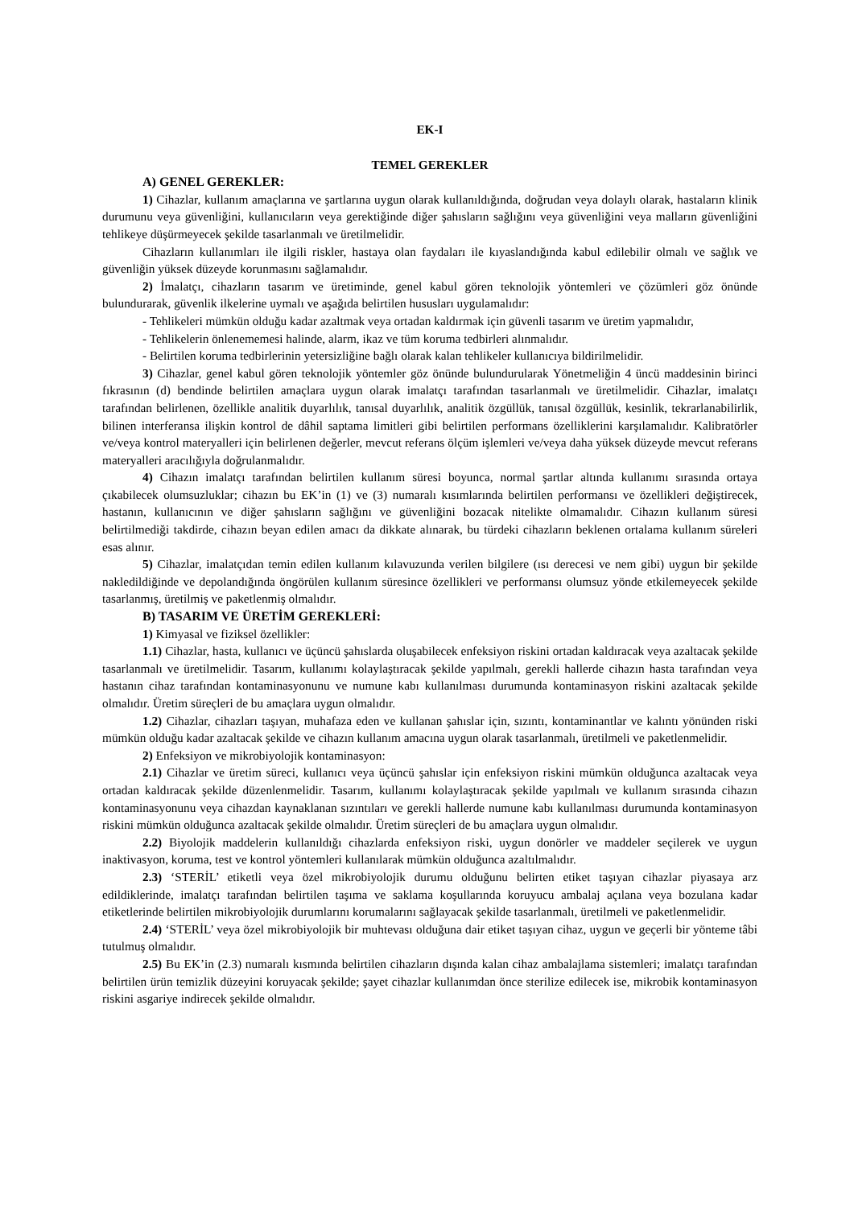EK-I
TEMEL GEREKLER
A) GENEL GEREKLER:
1) Cihazlar, kullanım amaçlarına ve şartlarına uygun olarak kullanıldığında, doğrudan veya dolaylı olarak, hastaların klinik durumunu veya güvenliğini, kullanıcıların veya gerektiğinde diğer şahısların sağlığını veya güvenliğini veya malların güvenliğini tehlikeye düşürmeyecek şekilde tasarlanmalı ve üretilmelidir.
Cihazların kullanımları ile ilgili riskler, hastaya olan faydaları ile kıyaslandığında kabul edilebilir olmalı ve sağlık ve güvenliğin yüksek düzeyde korunmasını sağlamalıdır.
2) İmalatçı, cihazların tasarım ve üretiminde, genel kabul gören teknolojik yöntemleri ve çözümleri göz önünde bulundurarak, güvenlik ilkelerine uymalı ve aşağıda belirtilen hususları uygulamalıdır:
- Tehlikeleri mümkün olduğu kadar azaltmak veya ortadan kaldırmak için güvenli tasarım ve üretim yapmalıdır,
- Tehlikelerin önlenememesi halinde, alarm, ikaz ve tüm koruma tedbirleri alınmalıdır.
- Belirtilen koruma tedbirlerinin yetersizliğine bağlı olarak kalan tehlikeler kullanıcıya bildirilmelidir.
3) Cihazlar, genel kabul gören teknolojik yöntemler göz önünde bulundurularak Yönetmeliğin 4 üncü maddesinin birinci fıkrasının (d) bendinde belirtilen amaçlara uygun olarak imalatçı tarafından tasarlanmalı ve üretilmelidir. Cihazlar, imalatçı tarafından belirlenen, özellikle analitik duyarlılık, tanısal duyarlılık, analitik özgüllük, tanısal özgüllük, kesinlik, tekrarlanabilirlik, bilinen interferansa ilişkin kontrol de dâhil saptama limitleri gibi belirtilen performans özelliklerini karşılamalıdır. Kalibratörler ve/veya kontrol materyalleri için belirlenen değerler, mevcut referans ölçüm işlemleri ve/veya daha yüksek düzeyde mevcut referans materyalleri aracılığıyla doğrulanmalıdır.
4) Cihazın imalatçı tarafından belirtilen kullanım süresi boyunca, normal şartlar altında kullanımı sırasında ortaya çıkabilecek olumsuzluklar; cihazın bu EK’in (1) ve (3) numaralı kısımlarında belirtilen performansı ve özellikleri değiştirecek, hastanın, kullanıcının ve diğer şahısların sağlığını ve güvenliğini bozacak nitelikte olmamalıdır. Cihazın kullanım süresi belirtilmediği takdirde, cihazın beyan edilen amacı da dikkate alınarak, bu türdeki cihazların beklenen ortalama kullanım süreleri esas alınır.
5) Cihazlar, imalatçıdan temin edilen kullanım kılavuzunda verilen bilgilere (ısı derecesi ve nem gibi) uygun bir şekilde nakledildiğinde ve depolandığında öngörülen kullanım süresince özellikleri ve performansı olumsuz yönde etkilemeyecek şekilde tasarlanmış, üretilmiş ve paketlenmiş olmalıdır.
B) TASARIM VE ÜRETİM GEREKLERİ:
1) Kimyasal ve fiziksel özellikler:
1.1) Cihazlar, hasta, kullanıcı ve üçüncü şahıslarda oluşabilecek enfeksiyon riskini ortadan kaldıracak veya azaltacak şekilde tasarlanmalı ve üretilmelidir. Tasarım, kullanımı kolaylaştıracak şekilde yapılmalı, gerekli hallerde cihazın hasta tarafından veya hastanın cihaz tarafından kontaminasyonunu ve numune kabı kullanılması durumunda kontaminasyon riskini azaltacak şekilde olmalıdır. Üretim süreçleri de bu amaçlara uygun olmalıdır.
1.2) Cihazlar, cihazları taşıyan, muhafaza eden ve kullanan şahıslar için, sızıntı, kontaminantlar ve kalıntı yönünden riski mümkün olduğu kadar azaltacak şekilde ve cihazın kullanım amacına uygun olarak tasarlanmalı, üretilmeli ve paketlenmelidir.
2) Enfeksiyon ve mikrobiyolojik kontaminasyon:
2.1) Cihazlar ve üretim süreci, kullanıcı veya üçüncü şahıslar için enfeksiyon riskini mümkün olduğunca azaltacak veya ortadan kaldıracak şekilde düzenlenmelidir. Tasarım, kullanımı kolaylaştıracak şekilde yapılmalı ve kullanım sırasında cihazın kontaminasyonunu veya cihazdan kaynaklanan sızıntıları ve gerekli hallerde numune kabı kullanılması durumunda kontaminasyon riskini mümkün olduğunca azaltacak şekilde olmalıdır. Üretim süreçleri de bu amaçlara uygun olmalıdır.
2.2) Biyolojik maddelerin kullanıldığı cihazlarda enfeksiyon riski, uygun donörler ve maddeler seçilerek ve uygun inaktivasyon, koruma, test ve kontrol yöntemleri kullanılarak mümkün olduğunca azaltılmalıdır.
2.3) ‘STERİL’ etiketli veya özel mikrobiyolojik durumu olduğunu belirten etiket taşıyan cihazlar piyasaya arz edildiklerinde, imalatçı tarafından belirtilen taşıma ve saklama koşullarında koruyucu ambalaj açılana veya bozulana kadar etiketlerinde belirtilen mikrobiyolojik durumlarını korumalarını sağlayacak şekilde tasarlanmalı, üretilmeli ve paketlenmelidir.
2.4) ‘STERİL’ veya özel mikrobiyolojik bir muhtevası olduğuna dair etiket taşıyan cihaz, uygun ve geçerli bir yönteme tâbi tutulmuş olmalıdır.
2.5) Bu EK’in (2.3) numaralı kısmında belirtilen cihazların dışında kalan cihaz ambalajlama sistemleri; imalatçı tarafından belirtilen ürün temizlik düzeyini koruyacak şekilde; şayet cihazlar kullanımdan önce sterilize edilecek ise, mikrobik kontaminasyon riskini asgariye indirecek şekilde olmalıdır.